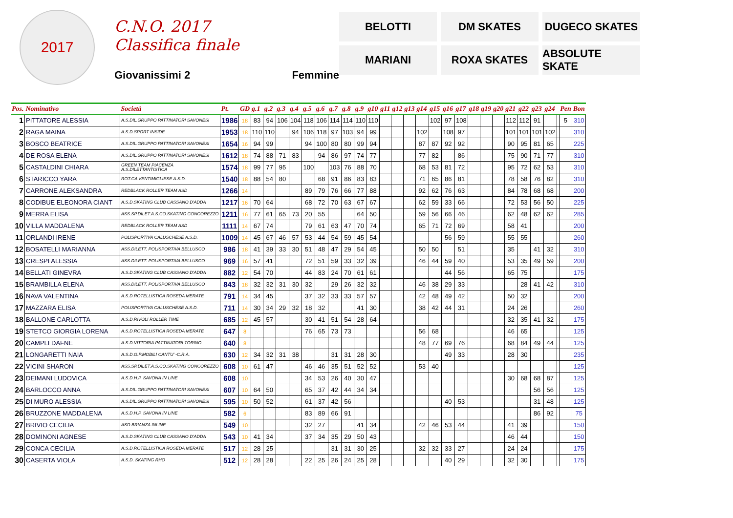2017
C.N.O. 2017
Classifica finale
Giovanissimi 2 Femmine
BELOTTI
DM SKATES
DUGECO SKATES
MARIANI
ROXA SKATES
ABSOLUTE SKATE
| Pos. | Nominativo | Società | Pt. | GD | g.1 | g.2 | g.3 | g.4 | g.5 | g.6 | g.7 | g.8 | g.9 | g10 | g11 | g12 | g13 | g14 | g15 | g16 | g17 | g18 | g19 | g20 | g21 | g22 | g23 | g24 | | Pen | Bon |
| --- | --- | --- | --- | --- | --- | --- | --- | --- | --- | --- | --- | --- | --- | --- | --- | --- | --- | --- | --- | --- | --- | --- | --- | --- | --- | --- | --- | --- | --- | --- | --- |
| 1 | PITTATORE ALESSIA | A.S.DIL.GRUPPO PATTINATORI SAVONESI | 1986 | 18 | 83 | 94 | 106 | 104 | 118 | 106 | 114 | 114 | 110 | 110 | | | | | 102 | 97 | 108 | | | | 112 | 112 | 91 | | | 5 | 310 |
| 2 | RAGA MAINA | A.S.D.SPORT INSIDE | 1953 | 18 | 110 | 110 | | 94 | 106 | 118 | 97 | 103 | 94 | 99 | | | | 102 | | 108 | 97 | | | | 101 | 101 | 101 | 102 | | | 310 |
| 3 | BOSCO BEATRICE | A.S.DIL.GRUPPO PATTINATORI SAVONESI | 1654 | 16 | 94 | 99 | | | 94 | 100 | 80 | 80 | 99 | 94 | | | | 87 | 87 | 92 | 92 | | | | 90 | 95 | 81 | 65 | | | 225 |
| 4 | DE ROSA ELENA | A.S.DIL.GRUPPO PATTINATORI SAVONESI | 1612 | 18 | 74 | 88 | 71 | 83 | | 94 | 86 | 97 | 74 | 77 | | | | 77 | 82 | | 86 | | | | 75 | 90 | 71 | 77 | | | 310 |
| 5 | CASTALDINI CHIARA | GREEN TEAM PIACENZA A.S.DILETTANTISTICA | 1574 | 18 | 99 | 77 | 95 | | 100 | | 103 | 76 | 88 | 70 | | | | 68 | 53 | 81 | 72 | | | | 95 | 72 | 62 | 53 | | | 310 |
| 6 | STARICCO YARA | ROT.CA VENTIMIGLIESE A.S.D. | 1540 | 18 | 88 | 54 | 80 | | | 68 | 91 | 86 | 83 | 83 | | | | 71 | 65 | 86 | 81 | | | | 78 | 58 | 76 | 82 | | | 310 |
| 7 | CARRONE ALEKSANDRA | REDBLACK ROLLER TEAM ASD | 1266 | 14 | | | | | 89 | 79 | 76 | 66 | 77 | 88 | | | | 92 | 62 | 76 | 63 | | | | 84 | 78 | 68 | 68 | | | 200 |
| 8 | CODIBUE ELEONORA CIANT | A.S.D.SKATING CLUB CASSANO D'ADDA | 1217 | 16 | 70 | 64 | | | 68 | 72 | 70 | 63 | 67 | 67 | | | | 62 | 59 | 33 | 66 | | | | 72 | 53 | 56 | 50 | | | 225 |
| 9 | MERRA ELISA | ASS.SP.DILET.A.S.CO.SKATING CONCOREZZO | 1211 | 16 | 77 | 61 | 65 | 73 | 20 | 55 | | | 64 | 50 | | | | 59 | 56 | 66 | 46 | | | | 62 | 48 | 62 | 62 | | | 285 |
| 10 | VILLA MADDALENA | REDBLACK ROLLER TEAM ASD | 1111 | 14 | 67 | 74 | | | 79 | 61 | 63 | 47 | 70 | 74 | | | | 65 | 71 | 72 | 69 | | | | 58 | 41 | | | | | 200 |
| 11 | ORLANDI IRENE | POLISPORTIVA CALUSCHESE A.S.D. | 1009 | 14 | 45 | 67 | 46 | 57 | 53 | 44 | 54 | 59 | 45 | 54 | | | | | | 56 | 59 | | | | 55 | 55 | | | | | 260 |
| 12 | BOSATELLI MARIANNA | ASS.DILETT. POLISPORTIVA BELLUSCO | 986 | 18 | 41 | 39 | 33 | 30 | 51 | 48 | 47 | 29 | 54 | 45 | | | | 50 | 50 | | 51 | | | | 35 | | 41 | 32 | | | 310 |
| 13 | CRESPI ALESSIA | ASS.DILETT. POLISPORTIVA BELLUSCO | 969 | 16 | 57 | 41 | | | 72 | 51 | 59 | 33 | 32 | 39 | | | | 46 | 44 | 59 | 40 | | | | 53 | 35 | 49 | 59 | | | 200 |
| 14 | BELLATI GINEVRA | A.S.D.SKATING CLUB CASSANO D'ADDA | 882 | 12 | 54 | 70 | | | 44 | 83 | 24 | 70 | 61 | 61 | | | | | | 44 | 56 | | | | 65 | 75 | | | | | 175 |
| 15 | BRAMBILLA ELENA | ASS.DILETT. POLISPORTIVA BELLUSCO | 843 | 18 | 32 | 32 | 31 | 30 | 32 | | 29 | 26 | 32 | 32 | | | | 46 | 38 | 29 | 33 | | | | | 28 | 41 | 42 | | | 310 |
| 16 | NAVA VALENTINA | A.S.D.ROTELLISTICA ROSEDA MERATE | 791 | 14 | 34 | 45 | | | 37 | 32 | 33 | 33 | 57 | 57 | | | | 42 | 48 | 49 | 42 | | | | 50 | 32 | | | | | 200 |
| 17 | MAZZARA ELISA | POLISPORTIVA CALUSCHESE A.S.D. | 711 | 14 | 30 | 34 | 29 | 32 | 18 | 32 | | | 41 | 30 | | | | 38 | 42 | 44 | 31 | | | | 24 | 26 | | | | | 260 |
| 18 | BALLONE CARLOTTA | A.S.D.RIVOLI ROLLER TIME | 685 | 12 | 45 | 57 | | | 30 | 41 | 51 | 54 | 28 | 64 | | | | | | | | | | | 32 | 35 | 41 | 32 | | | 175 |
| 19 | STETCO GIORGIA LORENA | A.S.D.ROTELLISTICA ROSEDA MERATE | 647 | 8 | | | | | 76 | 65 | 73 | 73 | | | | | | 56 | 68 | | | | | | 46 | 65 | | | | | 125 |
| 20 | CAMPLI DAFNE | A.S.D.VITTORIA PATTINATORI TORINO | 640 | 8 | | | | | | | | | | | | | | 48 | 77 | 69 | 76 | | | | 68 | 84 | 49 | 44 | | | 125 |
| 21 | LONGARETTI NAIA | A.S.D.G.P.MOBILI CANTU' -C.R.A. | 630 | 12 | 34 | 32 | 31 | 38 | | | 31 | 31 | 28 | 30 | | | | | | 49 | 33 | | | | 28 | 30 | | | | | 235 |
| 22 | VICINI SHARON | ASS.SP.DILET.A.S.CO.SKATING CONCOREZZO | 608 | 10 | 61 | 47 | | | 46 | 46 | 35 | 51 | 52 | 52 | | | | 53 | 40 | | | | | | | | | | | | 125 |
| 23 | DEIMANI LUDOVICA | A.S.D.H.P. SAVONA IN LINE | 608 | 10 | | | | | 34 | 53 | 26 | 40 | 30 | 47 | | | | | | | | | | | 30 | 68 | 68 | 87 | | | 125 |
| 24 | BARLOCCO ANNA | A.S.DIL.GRUPPO PATTINATORI SAVONESI | 607 | 10 | 64 | 50 | | | 65 | 37 | 42 | 44 | 34 | 34 | | | | | | | | | | | | | 56 | 56 | | | 125 |
| 25 | DI MURO ALESSIA | A.S.DIL.GRUPPO PATTINATORI SAVONESI | 595 | 10 | 50 | 52 | | | 61 | 37 | 42 | 56 | | | | | | | | 40 | 53 | | | | | | 31 | 48 | | | 125 |
| 26 | BRUZZONE MADDALENA | A.S.D.H.P. SAVONA IN LINE | 582 | 6 | | | | | 83 | 89 | 66 | 91 | | | | | | | | | | | | | | | 86 | 92 | | | 75 |
| 27 | BRIVIO CECILIA | ASD BRIANZA INLINE | 549 | 10 | | | | | 32 | 27 | | | 41 | 34 | | | | 42 | 46 | 53 | 44 | | | | 41 | 39 | | | | | 150 |
| 28 | DOMINONI AGNESE | A.S.D.SKATING CLUB CASSANO D'ADDA | 543 | 10 | 41 | 34 | | | 37 | 34 | 35 | 29 | 50 | 43 | | | | | | | | | | | 46 | 44 | | | | | 150 |
| 29 | CONCA CECILIA | A.S.D.ROTELLISTICA ROSEDA MERATE | 517 | 12 | 28 | 25 | | | | | 31 | 31 | 30 | 25 | | | | 32 | 32 | 33 | 27 | | | | 24 | 24 | | | | | 175 |
| 30 | CASERTA VIOLA | A.S.D. SKATING RHO | 512 | 12 | 28 | 28 | | | 22 | 25 | 26 | 24 | 25 | 28 | | | | | | 40 | 29 | | | | 32 | 30 | | | | | 175 |